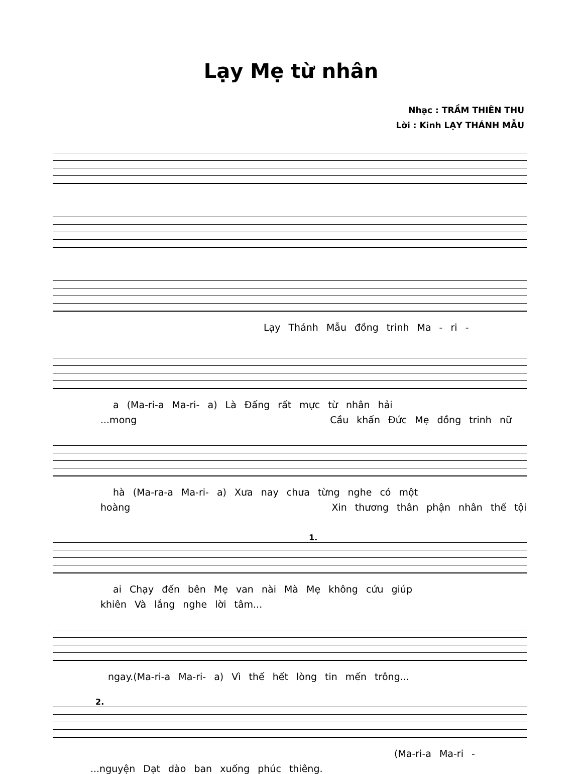Lạy Mẹ từ nhân
Nhạc : TRẦM THIÊN THU
Lời : Kinh LẠY THÁNH MẪU
Lạy Thánh Mẫu đồng trinh Ma - ri -
a (Ma-ri-a Ma-ri- a) Là Đấng rất mực từ nhân hải
...mong Cầu khấn Đức Mẹ đồng trinh nữ
hà (Ma-ra-a Ma-ri- a) Xưa nay chưa từng nghe có một
hoàng Xin thương thân phận nhân thế tội
1.
ai Chạy đến bên Mẹ van nài Mà Mẹ không cứu giúp
khiên Và lắng nghe lời tâm...
ngay.(Ma-ri-a Ma-ri- a) Vì thế hết lòng tin mến trông...
2.
(Ma-ri-a Ma-ri -
...nguyện Dạt dào ban xuống phúc thiêng.